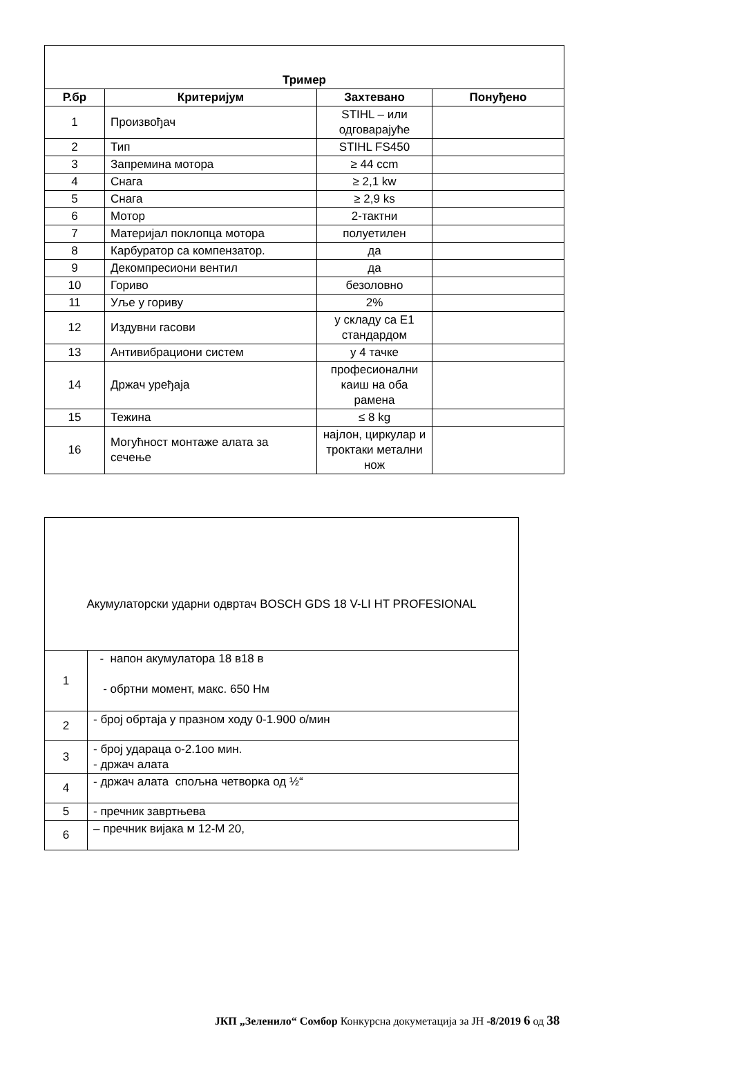| Тример | | | |
| --- | --- | --- | --- |
| Р.бр | Критеријум | Захтевано | Понуђено |
| 1 | Произвођач | STIHL – или одговарајуће | |
| 2 | Тип | STIHL FS450 | |
| 3 | Запремина мотора | ≥ 44 ccm | |
| 4 | Снага | ≥ 2,1 kw | |
| 5 | Снага | ≥ 2,9 ks | |
| 6 | Мотор | 2-тактни | |
| 7 | Материјал поклопца мотора | полуетилен | |
| 8 | Карбуратор са компензатор. | да | |
| 9 | Декомпресиони вентил | да | |
| 10 | Гориво | безоловно | |
| 11 | Уље у гориву | 2% | |
| 12 | Издувни гасови | у складу са Е1 стандардом | |
| 13 | Антивибрациони систем | у 4 тачке | |
| 14 | Држач уређаја | професионални каиш на оба рамена | |
| 15 | Тежина | ≤ 8 kg | |
| 16 | Могућност монтаже алата за сечење | најлон, циркулар и троктаки метални нож | |
| Акумулаторски ударни одвртач BOSCH GDS 18 V-LI HT PROFESIONAL | |
| 1 | - напон акумулатора 18 в18 в - обртни момент, макс. 650 Нм |
| 2 | - број обртаја у празном ходу 0-1.900 о/мин |
| 3 | - број удараца о-2.1оо мин. - држач алата |
| 4 | - држач алата спољна четворка од ½“ |
| 5 | - пречник завртњева |
| 6 | – пречник вијака м 12-М 20, |
ЈКП „Зеленило“ Сомбор Конкурсна докуметација за ЈН -8/2019 6 од 38